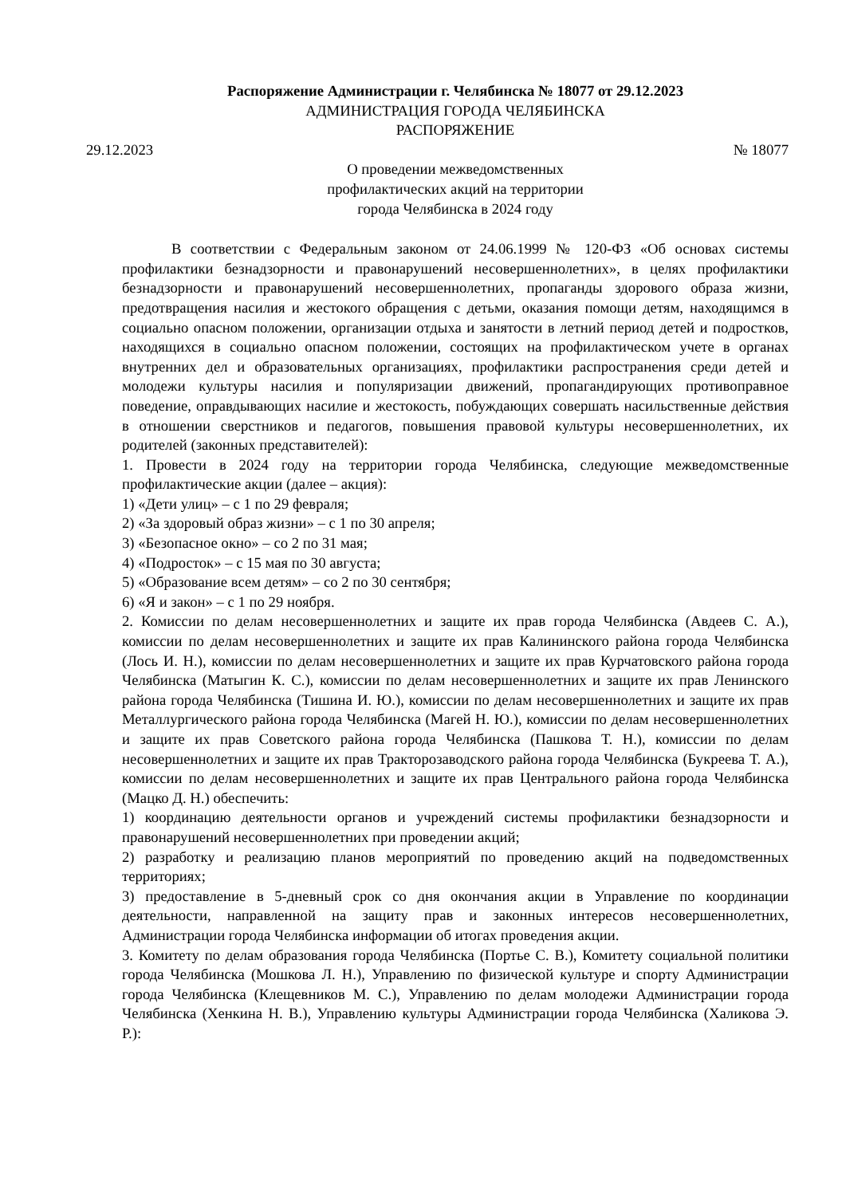Распоряжение Администрации г. Челябинска № 18077 от 29.12.2023
АДМИНИСТРАЦИЯ ГОРОДА ЧЕЛЯБИНСКА
РАСПОРЯЖЕНИЕ
29.12.2023 № 18077
О проведении межведомственных
профилактических акций на территории
города Челябинска в 2024 году
В соответствии с Федеральным законом от 24.06.1999 № 120-ФЗ «Об основах системы профилактики безнадзорности и правонарушений несовершеннолетних», в целях профилактики безнадзорности и правонарушений несовершеннолетних, пропаганды здорового образа жизни, предотвращения насилия и жестокого обращения с детьми, оказания помощи детям, находящимся в социально опасном положении, организации отдыха и занятости в летний период детей и подростков, находящихся в социально опасном положении, состоящих на профилактическом учете в органах внутренних дел и образовательных организациях, профилактики распространения среди детей и молодежи культуры насилия и популяризации движений, пропагандирующих противоправное поведение, оправдывающих насилие и жестокость, побуждающих совершать насильственные действия в отношении сверстников и педагогов, повышения правовой культуры несовершеннолетних, их родителей (законных представителей):
1. Провести в 2024 году на территории города Челябинска, следующие межведомственные профилактические акции (далее – акция):
1) «Дети улиц» – с 1 по 29 февраля;
2) «За здоровый образ жизни» – с 1 по 30 апреля;
3) «Безопасное окно» – со 2 по 31 мая;
4) «Подросток» – с 15 мая по 30 августа;
5) «Образование всем детям» – со 2 по 30 сентября;
6) «Я и закон» – с 1 по 29 ноября.
2. Комиссии по делам несовершеннолетних и защите их прав города Челябинска (Авдеев С. А.), комиссии по делам несовершеннолетних и защите их прав Калининского района города Челябинска (Лось И. Н.), комиссии по делам несовершеннолетних и защите их прав Курчатовского района города Челябинска (Матыгин К. С.), комиссии по делам несовершеннолетних и защите их прав Ленинского района города Челябинска (Тишина И. Ю.), комиссии по делам несовершеннолетних и защите их прав Металлургического района города Челябинска (Магей Н. Ю.), комиссии по делам несовершеннолетних и защите их прав Советского района города Челябинска (Пашкова Т. Н.), комиссии по делам несовершеннолетних и защите их прав Тракторозаводского района города Челябинска (Букреева Т. А.), комиссии по делам несовершеннолетних и защите их прав Центрального района города Челябинска (Мацко Д. Н.) обеспечить:
1) координацию деятельности органов и учреждений системы профилактики безнадзорности и правонарушений несовершеннолетних при проведении акций;
2) разработку и реализацию планов мероприятий по проведению акций на подведомственных территориях;
3) предоставление в 5-дневный срок со дня окончания акции в Управление по координации деятельности, направленной на защиту прав и законных интересов несовершеннолетних, Администрации города Челябинска информации об итогах проведения акции.
3. Комитету по делам образования города Челябинска (Портье С. В.), Комитету социальной политики города Челябинска (Мошкова Л. Н.), Управлению по физической культуре и спорту Администрации города Челябинска (Клещевников М. С.), Управлению по делам молодежи Администрации города Челябинска (Хенкина Н. В.), Управлению культуры Администрации города Челябинска (Халикова Э. Р.):